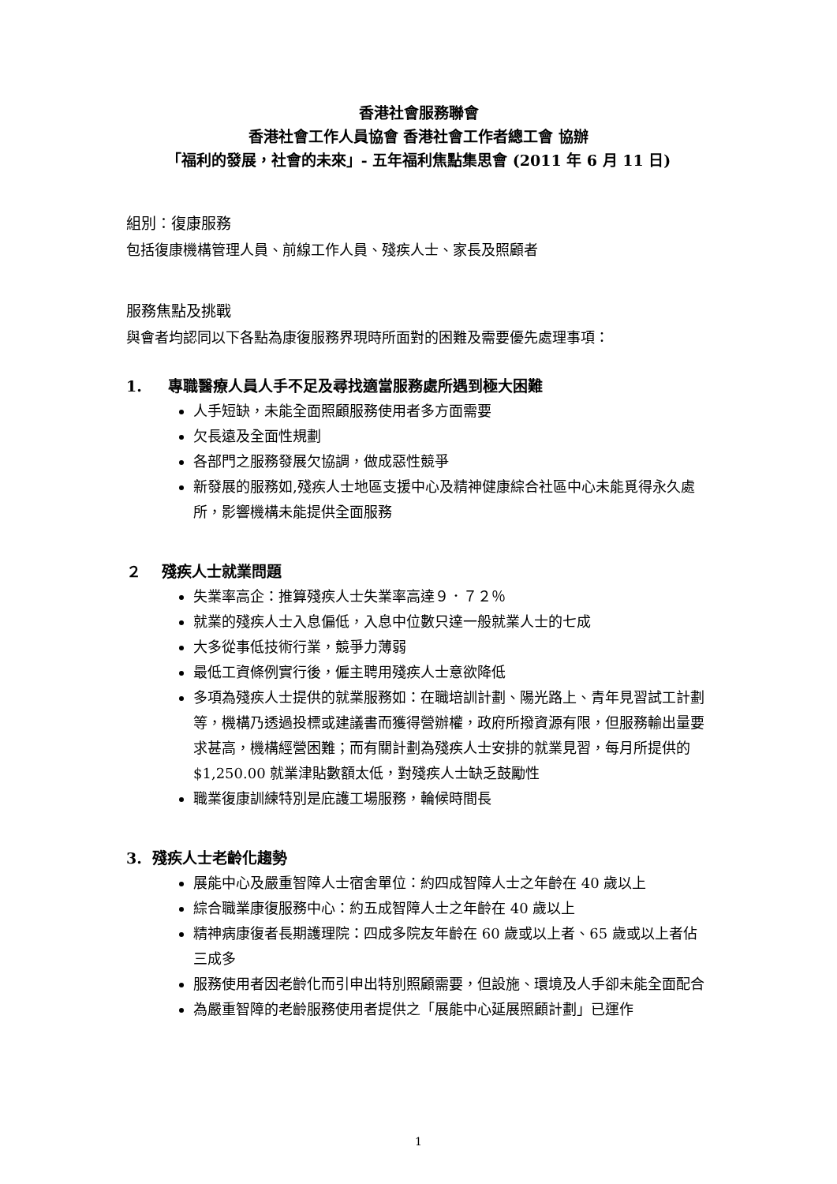香港社會服務聯會
香港社會工作人員協會 香港社會工作者總工會 協辦
「福利的發展，社會的未來」- 五年福利焦點集思會 (2011 年 6 月 11 日)
組別：復康服務
包括復康機構管理人員、前線工作人員、殘疾人士、家長及照顧者
服務焦點及挑戰
與會者均認同以下各點為康復服務界現時所面對的困難及需要優先處理事項：
1. 專職醫療人員人手不足及尋找適當服務處所遇到極大困難
人手短缺，未能全面照顧服務使用者多方面需要
欠長遠及全面性規劃
各部門之服務發展欠協調，做成惡性競爭
新發展的服務如,殘疾人士地區支援中心及精神健康綜合社區中心未能覓得永久處所，影響機構未能提供全面服務
２ 殘疾人士就業問題
失業率高企：推算殘疾人士失業率高達９．７２％
就業的殘疾人士入息偏低，入息中位數只達一般就業人士的七成
大多從事低技術行業，競爭力薄弱
最低工資條例實行後，僱主聘用殘疾人士意欲降低
多項為殘疾人士提供的就業服務如：在職培訓計劃、陽光路上、青年見習試工計劃等，機構乃透過投標或建議書而獲得營辦權，政府所撥資源有限，但服務輸出量要求甚高，機構經營困難；而有關計劃為殘疾人士安排的就業見習，每月所提供的$1,250.00 就業津貼數額太低，對殘疾人士缺乏鼓勵性
職業復康訓練特別是庇護工場服務，輪候時間長
3. 殘疾人士老齡化趨勢
展能中心及嚴重智障人士宿舍單位：約四成智障人士之年齡在 40 歲以上
綜合職業康復服務中心：約五成智障人士之年齡在 40 歲以上
精神病康復者長期護理院：四成多院友年齡在 60 歲或以上者、65 歲或以上者佔三成多
服務使用者因老齡化而引申出特別照顧需要，但設施、環境及人手卻未能全面配合
為嚴重智障的老齡服務使用者提供之「展能中心延展照顧計劃」已運作
1